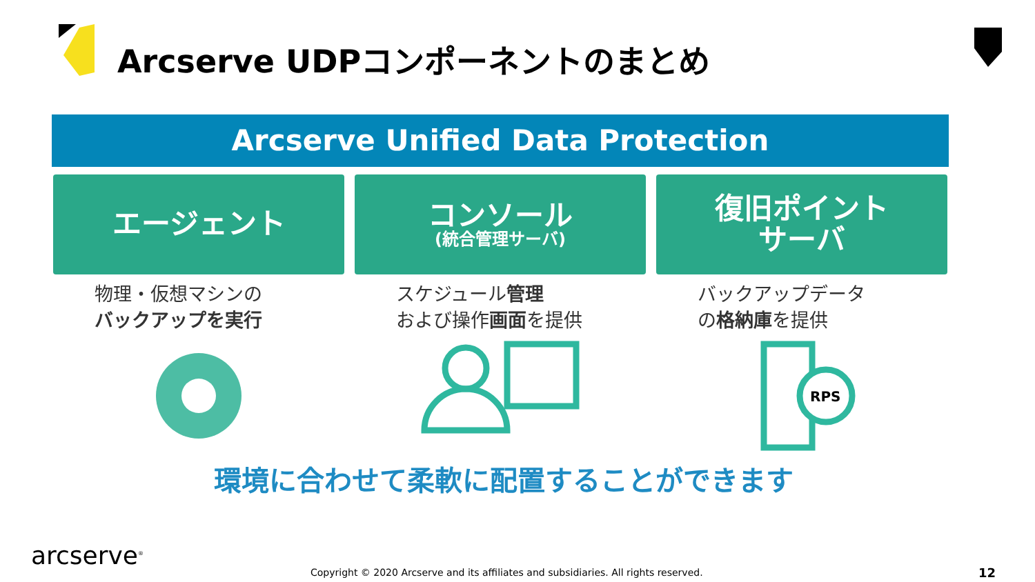Arcserve UDPコンポーネントのまとめ
Arcserve Unified Data Protection
エージェント
物理・仮想マシンの
バックアップを実行
コンソール
(統合管理サーバ)
スケジュール管理
および操作画面を提供
復旧ポイント
サーバ
バックアップデータ
の格納庫を提供
RPS
環境に合わせて柔軟に配置することができます
arcserve<sup>®</sup>
Copyright © 2020 Arcserve and its affiliates and subsidiaries. All rights reserved.
12